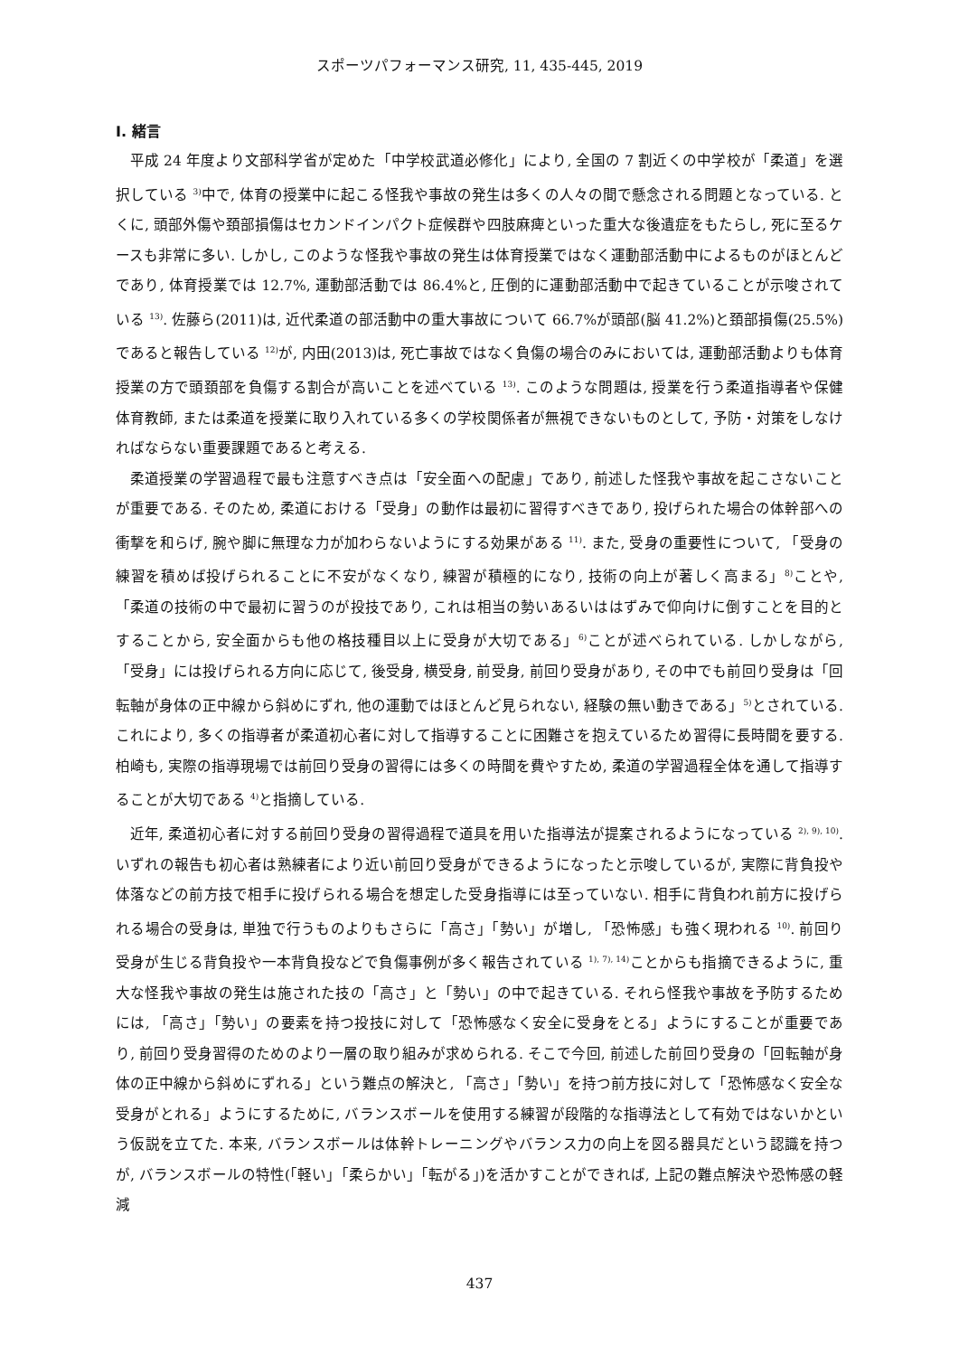スポーツパフォーマンス研究, 11, 435-445, 2019
Ⅰ. 緒言
平成 24 年度より文部科学省が定めた「中学校武道必修化」により, 全国の 7 割近くの中学校が「柔道」を選択している <sup>3)</sup>中で, 体育の授業中に起こる怪我や事故の発生は多くの人々の間で懸念される問題となっている. とくに, 頭部外傷や頚部損傷はセカンドインパクト症候群や四肢麻痺といった重大な後遺症をもたらし, 死に至るケースも非常に多い. しかし, このような怪我や事故の発生は体育授業ではなく運動部活動中によるものがほとんどであり, 体育授業では 12.7%, 運動部活動では 86.4%と, 圧倒的に運動部活動中で起きていることが示唆されている <sup>13)</sup>. 佐藤ら(2011)は, 近代柔道の部活動中の重大事故について 66.7%が頭部(脳 41.2%)と頚部損傷(25.5%)であると報告している <sup>12)</sup>が, 内田(2013)は, 死亡事故ではなく負傷の場合のみにおいては, 運動部活動よりも体育授業の方で頭頚部を負傷する割合が高いことを述べている <sup>13)</sup>. このような問題は, 授業を行う柔道指導者や保健体育教師, または柔道を授業に取り入れている多くの学校関係者が無視できないものとして, 予防・対策をしなければならない重要課題であると考える.
柔道授業の学習過程で最も注意すべき点は「安全面への配慮」であり, 前述した怪我や事故を起こさないことが重要である. そのため, 柔道における「受身」の動作は最初に習得すべきであり, 投げられた場合の体幹部への衝撃を和らげ, 腕や脚に無理な力が加わらないようにする効果がある <sup>11)</sup>. また, 受身の重要性について, 「受身の練習を積めば投げられることに不安がなくなり, 練習が積極的になり, 技術の向上が著しく高まる」<sup>8)</sup>ことや, 「柔道の技術の中で最初に習うのが投技であり, これは相当の勢いあるいははずみで仰向けに倒すことを目的とすることから, 安全面からも他の格技種目以上に受身が大切である」<sup>6)</sup>ことが述べられている. しかしながら, 「受身」には投げられる方向に応じて, 後受身, 横受身, 前受身, 前回り受身があり, その中でも前回り受身は「回転軸が身体の正中線から斜めにずれ, 他の運動ではほとんど見られない, 経験の無い動きである」<sup>5)</sup>とされている. これにより, 多くの指導者が柔道初心者に対して指導することに困難さを抱えているため習得に長時間を要する. 柏崎も, 実際の指導現場では前回り受身の習得には多くの時間を費やすため, 柔道の学習過程全体を通して指導することが大切である <sup>4)</sup>と指摘している.
近年, 柔道初心者に対する前回り受身の習得過程で道具を用いた指導法が提案されるようになっている <sup>2), 9), 10)</sup>. いずれの報告も初心者は熟練者により近い前回り受身ができるようになったと示唆しているが, 実際に背負投や体落などの前方技で相手に投げられる場合を想定した受身指導には至っていない. 相手に背負われ前方に投げられる場合の受身は, 単独で行うものよりもさらに「高さ」「勢い」が増し, 「恐怖感」も強く現われる <sup>10)</sup>. 前回り受身が生じる背負投や一本背負投などで負傷事例が多く報告されている <sup>1), 7), 14)</sup>ことからも指摘できるように, 重大な怪我や事故の発生は施された技の「高さ」と「勢い」の中で起きている. それら怪我や事故を予防するためには, 「高さ」「勢い」の要素を持つ投技に対して「恐怖感なく安全に受身をとる」ようにすることが重要であり, 前回り受身習得のためのより一層の取り組みが求められる. そこで今回, 前述した前回り受身の「回転軸が身体の正中線から斜めにずれる」という難点の解決と, 「高さ」「勢い」を持つ前方技に対して「恐怖感なく安全な受身がとれる」ようにするために, バランスボールを使用する練習が段階的な指導法として有効ではないかという仮説を立てた. 本来, バランスボールは体幹トレーニングやバランス力の向上を図る器具だという認識を持つが, バランスボールの特性(「軽い」「柔らかい」「転がる」)を活かすことができれば, 上記の難点解決や恐怖感の軽減
437